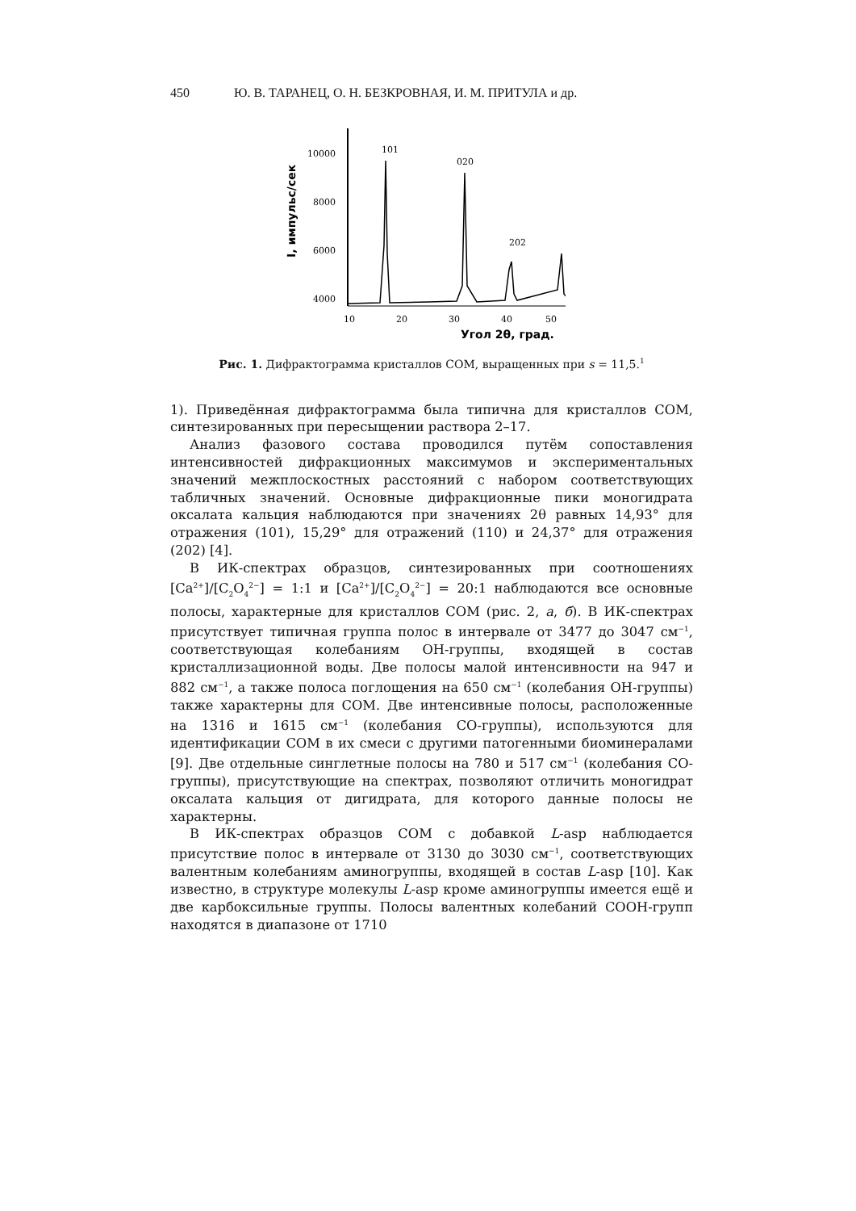450 Ю. В. ТАРАНЕЦ, О. Н. БЕЗКРОВНАЯ, И. М. ПРИТУЛА и др.
I, импульс/сек
10000
8000
6000
4000
101
020
202
10
20
30
40
50
Угол 2θ, град.
Рис. 1. Дифрактограмма кристаллов COM, выращенных при s = 11,5.<sup>1</sup>
1). Приведённая дифрактограмма была типична для кристаллов COM, синтезированных при пересыщении раствора 2–17.
Анализ фазового состава проводился путём сопоставления интенсивностей дифракционных максимумов и экспериментальных значений межплоскостных расстояний с набором соответствующих табличных значений. Основные дифракционные пики моногидрата оксалата кальция наблюдаются при значениях 2θ равных 14,93° для отражения (101), 15,29° для отражений (110) и 24,37° для отражения (202) [4].
В ИК-спектрах образцов, синтезированных при соотношениях [Ca<sup>2+</sup>]/[C<sub>2</sub>O<sub>4</sub><sup>2−</sup>] = 1:1 и [Ca<sup>2+</sup>]/[C<sub>2</sub>O<sub>4</sub><sup>2−</sup>] = 20:1 наблюдаются все основные полосы, характерные для кристаллов COM (рис. 2, а, б). В ИК-спектрах присутствует типичная группа полос в интервале от 3477 до 3047 см<sup>−1</sup>, соответствующая колебаниям ОН-группы, входящей в состав кристаллизационной воды. Две полосы малой интенсивности на 947 и 882 см<sup>−1</sup>, а также полоса поглощения на 650 см<sup>−1</sup> (колебания ОН-группы) также характерны для COM. Две интенсивные полосы, расположенные на 1316 и 1615 см<sup>−1</sup> (колебания СО-группы), используются для идентификации COM в их смеси с другими патогенными биоминералами [9]. Две отдельные синглетные полосы на 780 и 517 см<sup>−1</sup> (колебания СО-группы), присутствующие на спектрах, позволяют отличить моногидрат оксалата кальция от дигидрата, для которого данные полосы не характерны.
В ИК-спектрах образцов COM с добавкой L-asp наблюдается присутствие полос в интервале от 3130 до 3030 см<sup>−1</sup>, соответствующих валентным колебаниям аминогруппы, входящей в состав L-asp [10]. Как известно, в структуре молекулы L-asp кроме аминогруппы имеется ещё и две карбоксильные группы. Полосы валентных колебаний COOH-групп находятся в диапазоне от 1710